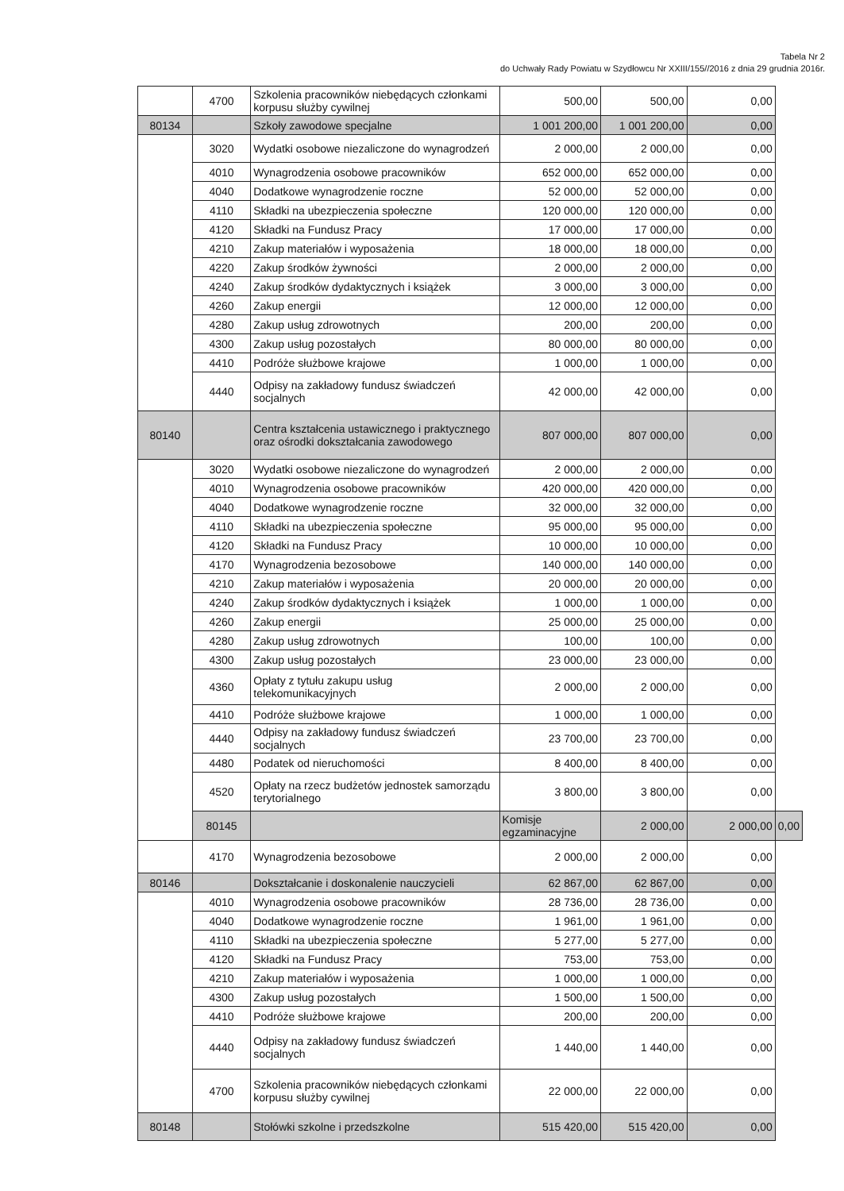Tabela Nr 2
do Uchwały Rady Powiatu w Szydłowcu Nr XXIII/155//2016 z dnia 29 grudnia 2016r.
| | 4700 | Szkolenia pracowników niebędących członkami korpusu służby cywilnej | 500,00 | 500,00 | 0,00 | |
| 80134 | | Szkoły zawodowe specjalne | 1 001 200,00 | 1 001 200,00 | 0,00 | |
| | 3020 | Wydatki osobowe niezaliczone do wynagrodzeń | 2 000,00 | 2 000,00 | 0,00 | |
| | 4010 | Wynagrodzenia osobowe pracowników | 652 000,00 | 652 000,00 | 0,00 | |
| | 4040 | Dodatkowe wynagrodzenie roczne | 52 000,00 | 52 000,00 | 0,00 | |
| | 4110 | Składki na ubezpieczenia społeczne | 120 000,00 | 120 000,00 | 0,00 | |
| | 4120 | Składki na Fundusz Pracy | 17 000,00 | 17 000,00 | 0,00 | |
| | 4210 | Zakup materiałów i wyposażenia | 18 000,00 | 18 000,00 | 0,00 | |
| | 4220 | Zakup środków żywności | 2 000,00 | 2 000,00 | 0,00 | |
| | 4240 | Zakup środków dydaktycznych i książek | 3 000,00 | 3 000,00 | 0,00 | |
| | 4260 | Zakup energii | 12 000,00 | 12 000,00 | 0,00 | |
| | 4280 | Zakup usług zdrowotnych | 200,00 | 200,00 | 0,00 | |
| | 4300 | Zakup usług pozostałych | 80 000,00 | 80 000,00 | 0,00 | |
| | 4410 | Podróże służbowe krajowe | 1 000,00 | 1 000,00 | 0,00 | |
| | 4440 | Odpisy na zakładowy fundusz świadczeń socjalnych | 42 000,00 | 42 000,00 | 0,00 | |
| 80140 | | Centra kształcenia ustawicznego i praktycznego oraz ośrodki dokształcania zawodowego | 807 000,00 | 807 000,00 | 0,00 | |
| | 3020 | Wydatki osobowe niezaliczone do wynagrodzeń | 2 000,00 | 2 000,00 | 0,00 | |
| | 4010 | Wynagrodzenia osobowe pracowników | 420 000,00 | 420 000,00 | 0,00 | |
| | 4040 | Dodatkowe wynagrodzenie roczne | 32 000,00 | 32 000,00 | 0,00 | |
| | 4110 | Składki na ubezpieczenia społeczne | 95 000,00 | 95 000,00 | 0,00 | |
| | 4120 | Składki na Fundusz Pracy | 10 000,00 | 10 000,00 | 0,00 | |
| | 4170 | Wynagrodzenia bezosobowe | 140 000,00 | 140 000,00 | 0,00 | |
| | 4210 | Zakup materiałów i wyposażenia | 20 000,00 | 20 000,00 | 0,00 | |
| | 4240 | Zakup środków dydaktycznych i książek | 1 000,00 | 1 000,00 | 0,00 | |
| | 4260 | Zakup energii | 25 000,00 | 25 000,00 | 0,00 | |
| | 4280 | Zakup usług zdrowotnych | 100,00 | 100,00 | 0,00 | |
| | 4300 | Zakup usług pozostałych | 23 000,00 | 23 000,00 | 0,00 | |
| | 4360 | Opłaty z tytułu zakupu usług telekomunikacyjnych | 2 000,00 | 2 000,00 | 0,00 | |
| | 4410 | Podróże służbowe krajowe | 1 000,00 | 1 000,00 | 0,00 | |
| | 4440 | Odpisy na zakładowy fundusz świadczeń socjalnych | 23 700,00 | 23 700,00 | 0,00 | |
| | 4480 | Podatek od nieruchomości | 8 400,00 | 8 400,00 | 0,00 | |
| | 4520 | Opłaty na rzecz budżetów jednostek samorządu terytorialnego | 3 800,00 | 3 800,00 | 0,00 | |
| | 80145 | | Komisje egzaminacyjne | 2 000,00 | 2 000,00 | 0,00 |
| | 4170 | Wynagrodzenia bezosobowe | 2 000,00 | 2 000,00 | 0,00 | |
| 80146 | | Dokształcanie i doskonalenie nauczycieli | 62 867,00 | 62 867,00 | 0,00 | |
| | 4010 | Wynagrodzenia osobowe pracowników | 28 736,00 | 28 736,00 | 0,00 | |
| | 4040 | Dodatkowe wynagrodzenie roczne | 1 961,00 | 1 961,00 | 0,00 | |
| | 4110 | Składki na ubezpieczenia społeczne | 5 277,00 | 5 277,00 | 0,00 | |
| | 4120 | Składki na Fundusz Pracy | 753,00 | 753,00 | 0,00 | |
| | 4210 | Zakup materiałów i wyposażenia | 1 000,00 | 1 000,00 | 0,00 | |
| | 4300 | Zakup usług pozostałych | 1 500,00 | 1 500,00 | 0,00 | |
| | 4410 | Podróże służbowe krajowe | 200,00 | 200,00 | 0,00 | |
| | 4440 | Odpisy na zakładowy fundusz świadczeń socjalnych | 1 440,00 | 1 440,00 | 0,00 | |
| | 4700 | Szkolenia pracowników niebędących członkami korpusu służby cywilnej | 22 000,00 | 22 000,00 | 0,00 | |
| 80148 | | Stołówki szkolne i przedszkolne | 515 420,00 | 515 420,00 | 0,00 | |